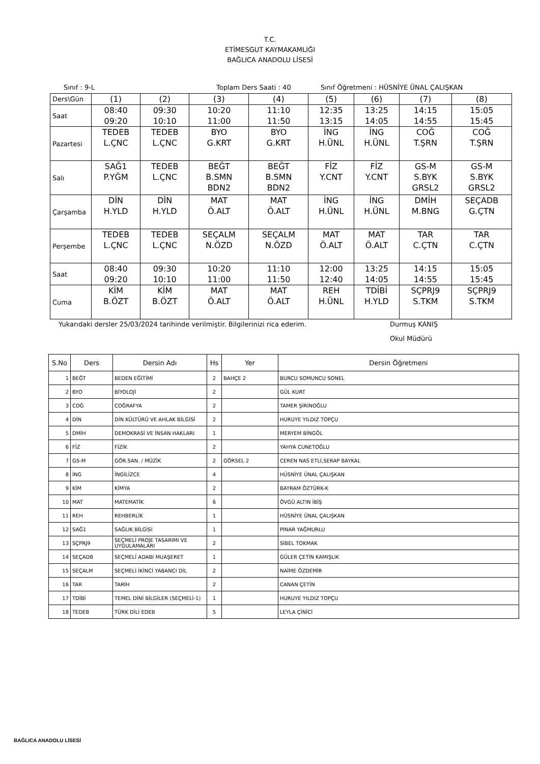T.C.
ETİMESGUT KAYMAKAMLIĞI
BAĞLICA ANADOLU LİSESİ
Sınıf : 9-L Toplam Ders Saati : 40 Sınıf Öğretmeni : HÜSNİYE ÜNAL ÇALIŞKAN
| Ders\Gün | (1) | (2) | (3) | (4) | (5) | (6) | (7) | (8) |
| Saat | 08:40 09:20 | 09:30 10:10 | 10:20 11:00 | 11:10 11:50 | 12:35 13:15 | 13:25 14:05 | 14:15 14:55 | 15:05 15:45 |
| Pazartesi | TEDEB L.ÇNC | TEDEB L.ÇNC | BYO G.KRT | BYO G.KRT | İNG H.ÜNL | İNG H.ÜNL | COĞ T.ŞRN | COĞ T.ŞRN |
| Salı | SAĞ1 P.YĞM | TEDEB L.ÇNC | BEĞT B.SMN BDN2 | BEĞT B.SMN BDN2 | FİZ Y.CNT | FİZ Y.CNT | GS-M S.BYK GRSL2 | GS-M S.BYK GRSL2 |
| Çarşamba | DİN H.YLD | DİN H.YLD | MAT Ö.ALT | MAT Ö.ALT | İNG H.ÜNL | İNG H.ÜNL | DMİH M.BNG | SEÇADB G.ÇTN |
| Perşembe | TEDEB L.ÇNC | TEDEB L.ÇNC | SEÇALM N.ÖZD | SEÇALM N.ÖZD | MAT Ö.ALT | MAT Ö.ALT | TAR C.ÇTN | TAR C.ÇTN |
| Saat | 08:40 09:20 | 09:30 10:10 | 10:20 11:00 | 11:10 11:50 | 12:00 12:40 | 13:25 14:05 | 14:15 14:55 | 15:05 15:45 |
| Cuma | KİM B.ÖZT | KİM B.ÖZT | MAT Ö.ALT | MAT Ö.ALT | REH H.ÜNL | TDİBİ H.YLD | SÇPRJ9 S.TKM | SÇPRJ9 S.TKM |
Yukarıdaki dersler 25/03/2024 tarihinde verilmiştir. Bilgilerinizi rica ederim. Durmuş KANIŞ
Okul Müdürü
| S.No | Ders | Dersin Adı | Hs | Yer | Dersin Öğretmeni |
| --- | --- | --- | --- | --- | --- |
| 1 | BEĞT | BEDEN EĞİTİMİ | 2 | BAHÇE 2 | BURCU SOMUNCU SONEL |
| 2 | BYO | BİYOLOJİ | 2 | | GÜL KURT |
| 3 | COĞ | COĞRAFYA | 2 | | TAMER ŞİRİNOĞLU |
| 4 | DİN | DİN KÜLTÜRÜ VE AHLAK BİLGİSİ | 2 | | HURUYE YILDIZ TOPÇU |
| 5 | DMİH | DEMOKRASİ VE İNSAN HAKLARI | 1 | | MERYEM BİNGÖL |
| 6 | FİZ | FİZİK | 2 | | YAHYA CUNETOĞLU |
| 7 | GS-M | GÖR.SAN. / MÜZİK | 2 | GÖRSEL 2 | CEREN NAS ETLİ,SERAP BAYKAL |
| 8 | İNG | İNGİLİZCE | 4 | | HÜSNİYE ÜNAL ÇALIŞKAN |
| 9 | KİM | KİMYA | 2 | | BAYRAM ÖZTÜRK-K |
| 10 | MAT | MATEMATİK | 6 | | ÖVGÜ ALTIN İBİŞ |
| 11 | REH | REHBERLİK | 1 | | HÜSNİYE ÜNAL ÇALIŞKAN |
| 12 | SAĞ1 | SAĞLIK BİLGİSİ | 1 | | PINAR YAĞMURLU |
| 13 | SÇPRJ9 | SEÇMELİ PROJE TASARIMI VE UYGULAMALARI | 2 | | SİBEL TOKMAK |
| 14 | SEÇADB | SEÇMELİ ADABI MUAŞERET | 1 | | GÜLER ÇETİN KAMIŞLIK |
| 15 | SEÇALM | SEÇMELİ İKİNCİ YABANCI DİL | 2 | | NAİME ÖZDEMİR |
| 16 | TAR | TARİH | 2 | | CANAN ÇETİN |
| 17 | TDİBİ | TEMEL DİNİ BİLGİLER (SEÇMELİ-1) | 1 | | HURUYE YILDIZ TOPÇU |
| 18 | TEDEB | TÜRK DİLİ EDEB | 5 | | LEYLA ÇİNİCİ |
BAĞLICA ANADOLU LİSESİ